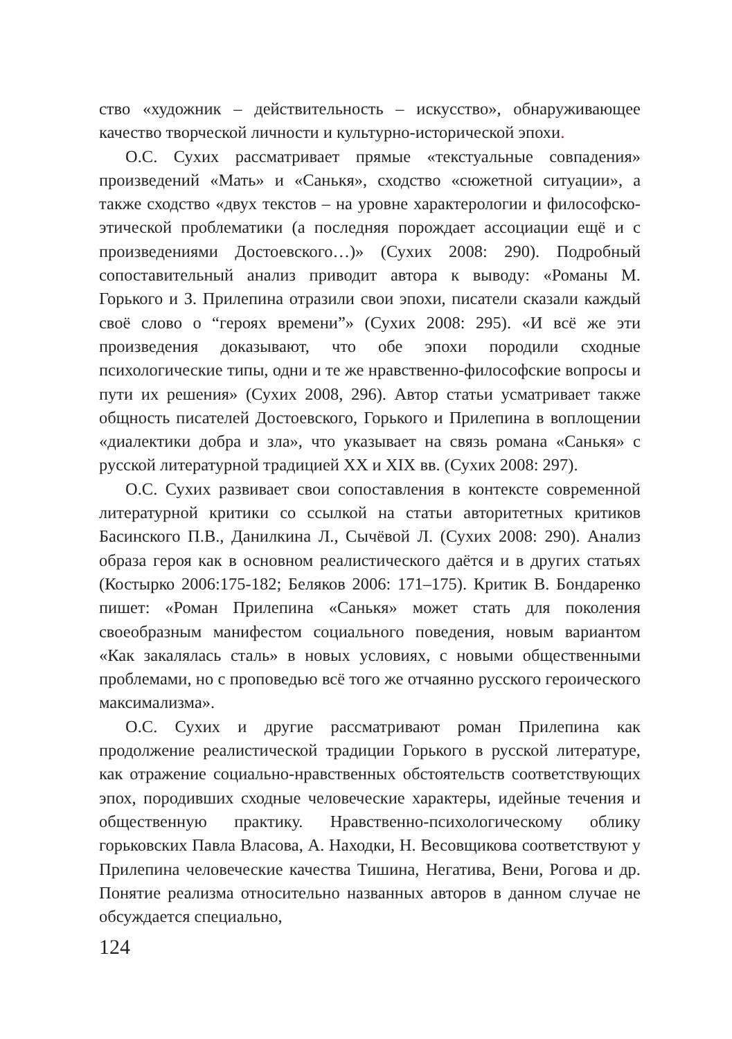ство «художник – действительность – искусство», обнаруживающее качество творческой личности и культурно-исторической эпохи.
О.С. Сухих рассматривает прямые «текстуальные совпадения» произведений «Мать» и «Санькя», сходство «сюжетной ситуации», а также сходство «двух текстов – на уровне характерологии и философско-этической проблематики (а последняя порождает ассоциации ещё и с произведениями Достоевского…)» (Сухих 2008: 290). Подробный сопоставительный анализ приводит автора к выводу: «Романы М. Горького и З. Прилепина отразили свои эпохи, писатели сказали каждый своё слово о “героях времени”» (Сухих 2008: 295). «И всё же эти произведения доказывают, что обе эпохи породили сходные психологические типы, одни и те же нравственно-философские вопросы и пути их решения» (Сухих 2008, 296). Автор статьи усматривает также общность писателей Достоевского, Горького и Прилепина в воплощении «диалектики добра и зла», что указывает на связь романа «Санькя» с русской литературной традицией XX и XIX вв. (Сухих 2008: 297).
О.С. Сухих развивает свои сопоставления в контексте современной литературной критики со ссылкой на статьи авторитетных критиков Басинского П.В., Данилкина Л., Сычёвой Л. (Сухих 2008: 290). Анализ образа героя как в основном реалистического даётся и в других статьях (Костырко 2006:175-182; Беляков 2006: 171–175). Критик В. Бондаренко пишет: «Роман Прилепина «Санькя» может стать для поколения своеобразным манифестом социального поведения, новым вариантом «Как закалялась сталь» в новых условиях, с новыми общественными проблемами, но с проповедью всё того же отчаянно русского героического максимализма».
О.С. Сухих и другие рассматривают роман Прилепина как продолжение реалистической традиции Горького в русской литературе, как отражение социально-нравственных обстоятельств соответствующих эпох, породивших сходные человеческие характеры, идейные течения и общественную практику. Нравственно-психологическому облику горьковских Павла Власова, А. Находки, Н. Весовщикова соответствуют у Прилепина человеческие качества Тишина, Негатива, Вени, Рогова и др. Понятие реализма относительно названных авторов в данном случае не обсуждается специально,
124